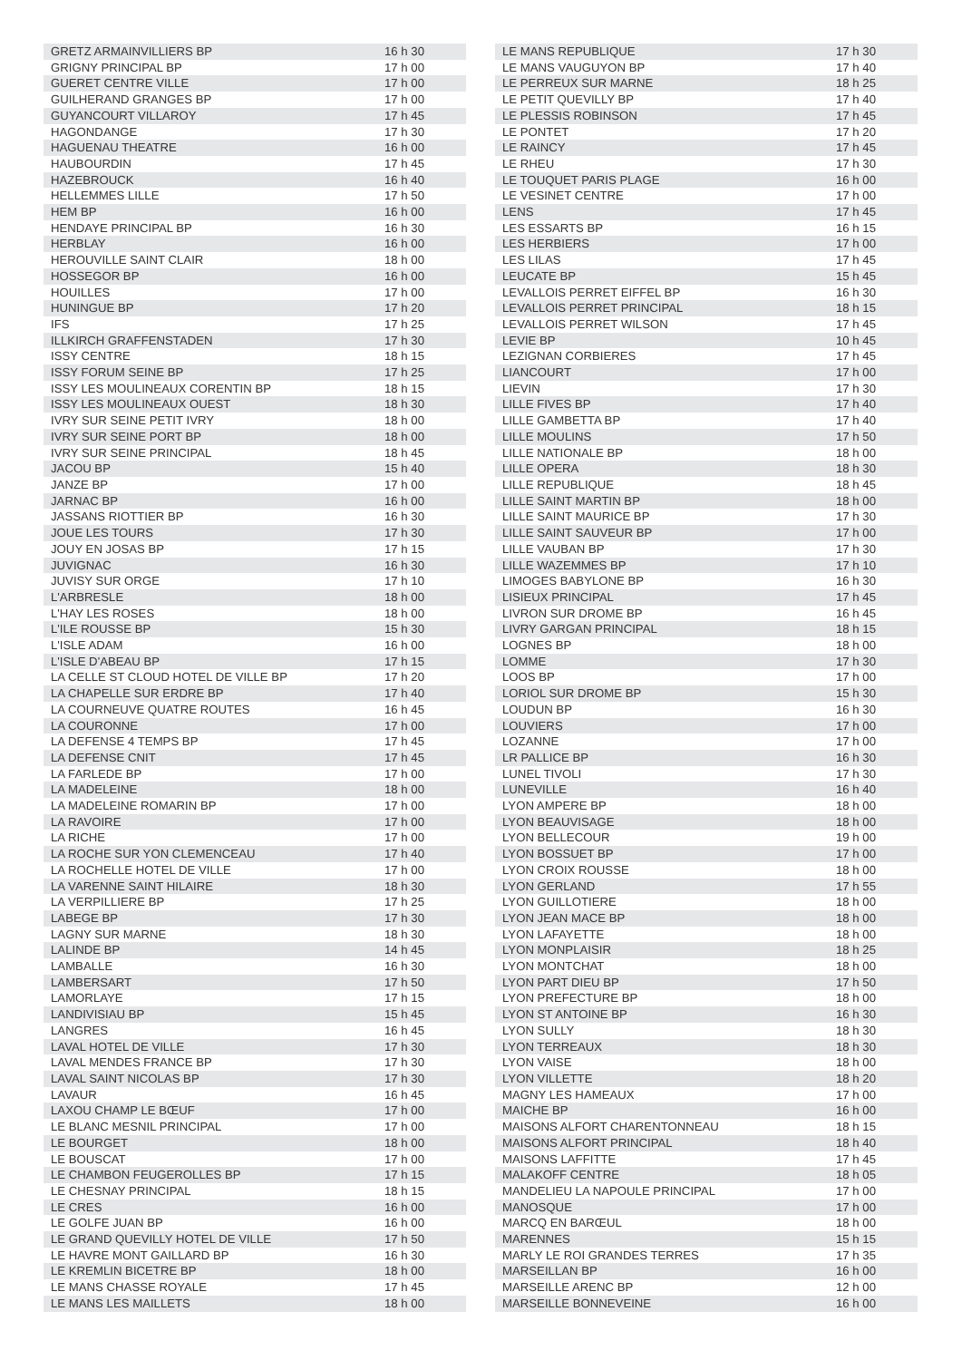| GRETZ ARMAINVILLIERS BP | 16 h 30 |
| GRIGNY PRINCIPAL BP | 17 h 00 |
| GUERET CENTRE VILLE | 17 h 00 |
| GUILHERAND GRANGES BP | 17 h 00 |
| GUYANCOURT VILLAROY | 17 h 45 |
| HAGONDANGE | 17 h 30 |
| HAGUENAU THEATRE | 16 h 00 |
| HAUBOURDIN | 17 h 45 |
| HAZEBROUCK | 16 h 40 |
| HELLEMMES LILLE | 17 h 50 |
| HEM BP | 16 h 00 |
| HENDAYE PRINCIPAL BP | 16 h 30 |
| HERBLAY | 16 h 00 |
| HEROUVILLE SAINT CLAIR | 18 h 00 |
| HOSSEGOR BP | 16 h 00 |
| HOUILLES | 17 h 00 |
| HUNINGUE BP | 17 h 20 |
| IFS | 17 h 25 |
| ILLKIRCH GRAFFENSTADEN | 17 h 30 |
| ISSY CENTRE | 18 h 15 |
| ISSY FORUM SEINE BP | 17 h 25 |
| ISSY LES MOULINEAUX CORENTIN BP | 18 h 15 |
| ISSY LES MOULINEAUX OUEST | 18 h 30 |
| IVRY SUR SEINE PETIT IVRY | 18 h 00 |
| IVRY SUR SEINE PORT BP | 18 h 00 |
| IVRY SUR SEINE PRINCIPAL | 18 h 45 |
| JACOU BP | 15 h 40 |
| JANZE BP | 17 h 00 |
| JARNAC BP | 16 h 00 |
| JASSANS RIOTTIER BP | 16 h 30 |
| JOUE LES TOURS | 17 h 30 |
| JOUY EN JOSAS BP | 17 h 15 |
| JUVIGNAC | 16 h 30 |
| JUVISY SUR ORGE | 17 h 10 |
| L'ARBRESLE | 18 h 00 |
| L'HAY LES ROSES | 18 h 00 |
| L'ILE ROUSSE BP | 15 h 30 |
| L'ISLE ADAM | 16 h 00 |
| L'ISLE D'ABEAU BP | 17 h 15 |
| LA CELLE ST CLOUD HOTEL DE VILLE BP | 17 h 20 |
| LA CHAPELLE SUR ERDRE BP | 17 h 40 |
| LA COURNEUVE QUATRE ROUTES | 16 h 45 |
| LA COURONNE | 17 h 00 |
| LA DEFENSE 4 TEMPS BP | 17 h 45 |
| LA DEFENSE CNIT | 17 h 45 |
| LA FARLEDE BP | 17 h 00 |
| LA MADELEINE | 18 h 00 |
| LA MADELEINE ROMARIN BP | 17 h 00 |
| LA RAVOIRE | 17 h 00 |
| LA RICHE | 17 h 00 |
| LA ROCHE SUR YON CLEMENCEAU | 17 h 40 |
| LA ROCHELLE HOTEL DE VILLE | 17 h 00 |
| LA VARENNE SAINT HILAIRE | 18 h 30 |
| LA VERPILLIERE BP | 17 h 25 |
| LABEGE BP | 17 h 30 |
| LAGNY SUR MARNE | 18 h 30 |
| LALINDE BP | 14 h 45 |
| LAMBALLE | 16 h 30 |
| LAMBERSART | 17 h 50 |
| LAMORLAYE | 17 h 15 |
| LANDIVISIAU BP | 15 h 45 |
| LANGRES | 16 h 45 |
| LAVAL HOTEL DE VILLE | 17 h 30 |
| LAVAL MENDES FRANCE BP | 17 h 30 |
| LAVAL SAINT NICOLAS BP | 17 h 30 |
| LAVAUR | 16 h 45 |
| LAXOU CHAMP LE BŒUF | 17 h 00 |
| LE BLANC MESNIL PRINCIPAL | 17 h 00 |
| LE BOURGET | 18 h 00 |
| LE BOUSCAT | 17 h 00 |
| LE CHAMBON FEUGEROLLES BP | 17 h 15 |
| LE CHESNAY PRINCIPAL | 18 h 15 |
| LE CRES | 16 h 00 |
| LE GOLFE JUAN BP | 16 h 00 |
| LE GRAND QUEVILLY HOTEL DE VILLE | 17 h 50 |
| LE HAVRE MONT GAILLARD BP | 16 h 30 |
| LE KREMLIN BICETRE BP | 18 h 00 |
| LE MANS CHASSE ROYALE | 17 h 45 |
| LE MANS LES MAILLETS | 18 h 00 |
| LE MANS REPUBLIQUE | 17 h 30 |
| LE MANS VAUGUYON BP | 17 h 40 |
| LE PERREUX SUR MARNE | 18 h 25 |
| LE PETIT QUEVILLY BP | 17 h 40 |
| LE PLESSIS ROBINSON | 17 h 45 |
| LE PONTET | 17 h 20 |
| LE RAINCY | 17 h 45 |
| LE RHEU | 17 h 30 |
| LE TOUQUET PARIS PLAGE | 16 h 00 |
| LE VESINET CENTRE | 17 h 00 |
| LENS | 17 h 45 |
| LES ESSARTS BP | 16 h 15 |
| LES HERBIERS | 17 h 00 |
| LES LILAS | 17 h 45 |
| LEUCATE BP | 15 h 45 |
| LEVALLOIS PERRET EIFFEL BP | 16 h 30 |
| LEVALLOIS PERRET PRINCIPAL | 18 h 15 |
| LEVALLOIS PERRET WILSON | 17 h 45 |
| LEVIE BP | 10 h 45 |
| LEZIGNAN CORBIERES | 17 h 45 |
| LIANCOURT | 17 h 00 |
| LIEVIN | 17 h 30 |
| LILLE FIVES BP | 17 h 40 |
| LILLE GAMBETTA BP | 17 h 40 |
| LILLE MOULINS | 17 h 50 |
| LILLE NATIONALE BP | 18 h 00 |
| LILLE OPERA | 18 h 30 |
| LILLE REPUBLIQUE | 18 h 45 |
| LILLE SAINT MARTIN BP | 18 h 00 |
| LILLE SAINT MAURICE BP | 17 h 30 |
| LILLE SAINT SAUVEUR BP | 17 h 00 |
| LILLE VAUBAN BP | 17 h 30 |
| LILLE WAZEMMES BP | 17 h 10 |
| LIMOGES BABYLONE BP | 16 h 30 |
| LISIEUX PRINCIPAL | 17 h 45 |
| LIVRON SUR DROME BP | 16 h 45 |
| LIVRY GARGAN PRINCIPAL | 18 h 15 |
| LOGNES BP | 18 h 00 |
| LOMME | 17 h 30 |
| LOOS BP | 17 h 00 |
| LORIOL SUR DROME BP | 15 h 30 |
| LOUDUN BP | 16 h 30 |
| LOUVIERS | 17 h 00 |
| LOZANNE | 17 h 00 |
| LR PALLICE BP | 16 h 30 |
| LUNEL TIVOLI | 17 h 30 |
| LUNEVILLE | 16 h 40 |
| LYON AMPERE BP | 18 h 00 |
| LYON BEAUVISAGE | 18 h 00 |
| LYON BELLECOUR | 19 h 00 |
| LYON BOSSUET BP | 17 h 00 |
| LYON CROIX ROUSSE | 18 h 00 |
| LYON GERLAND | 17 h 55 |
| LYON GUILLOTIERE | 18 h 00 |
| LYON JEAN MACE BP | 18 h 00 |
| LYON LAFAYETTE | 18 h 00 |
| LYON MONPLAISIR | 18 h 25 |
| LYON MONTCHAT | 18 h 00 |
| LYON PART DIEU BP | 17 h 50 |
| LYON PREFECTURE BP | 18 h 00 |
| LYON ST ANTOINE BP | 16 h 30 |
| LYON SULLY | 18 h 30 |
| LYON TERREAUX | 18 h 30 |
| LYON VAISE | 18 h 00 |
| LYON VILLETTE | 18 h 20 |
| MAGNY LES HAMEAUX | 17 h 00 |
| MAICHE BP | 16 h 00 |
| MAISONS ALFORT CHARENTONNEAU | 18 h 15 |
| MAISONS ALFORT PRINCIPAL | 18 h 40 |
| MAISONS LAFFITTE | 17 h 45 |
| MALAKOFF CENTRE | 18 h 05 |
| MANDELIEU LA NAPOULE PRINCIPAL | 17 h 00 |
| MANOSQUE | 17 h 00 |
| MARCQ EN BARŒUL | 18 h 00 |
| MARENNES | 15 h 15 |
| MARLY LE ROI GRANDES TERRES | 17 h 35 |
| MARSEILLAN BP | 16 h 00 |
| MARSEILLE ARENC BP | 12 h 00 |
| MARSEILLE BONNEVEINE | 16 h 00 |